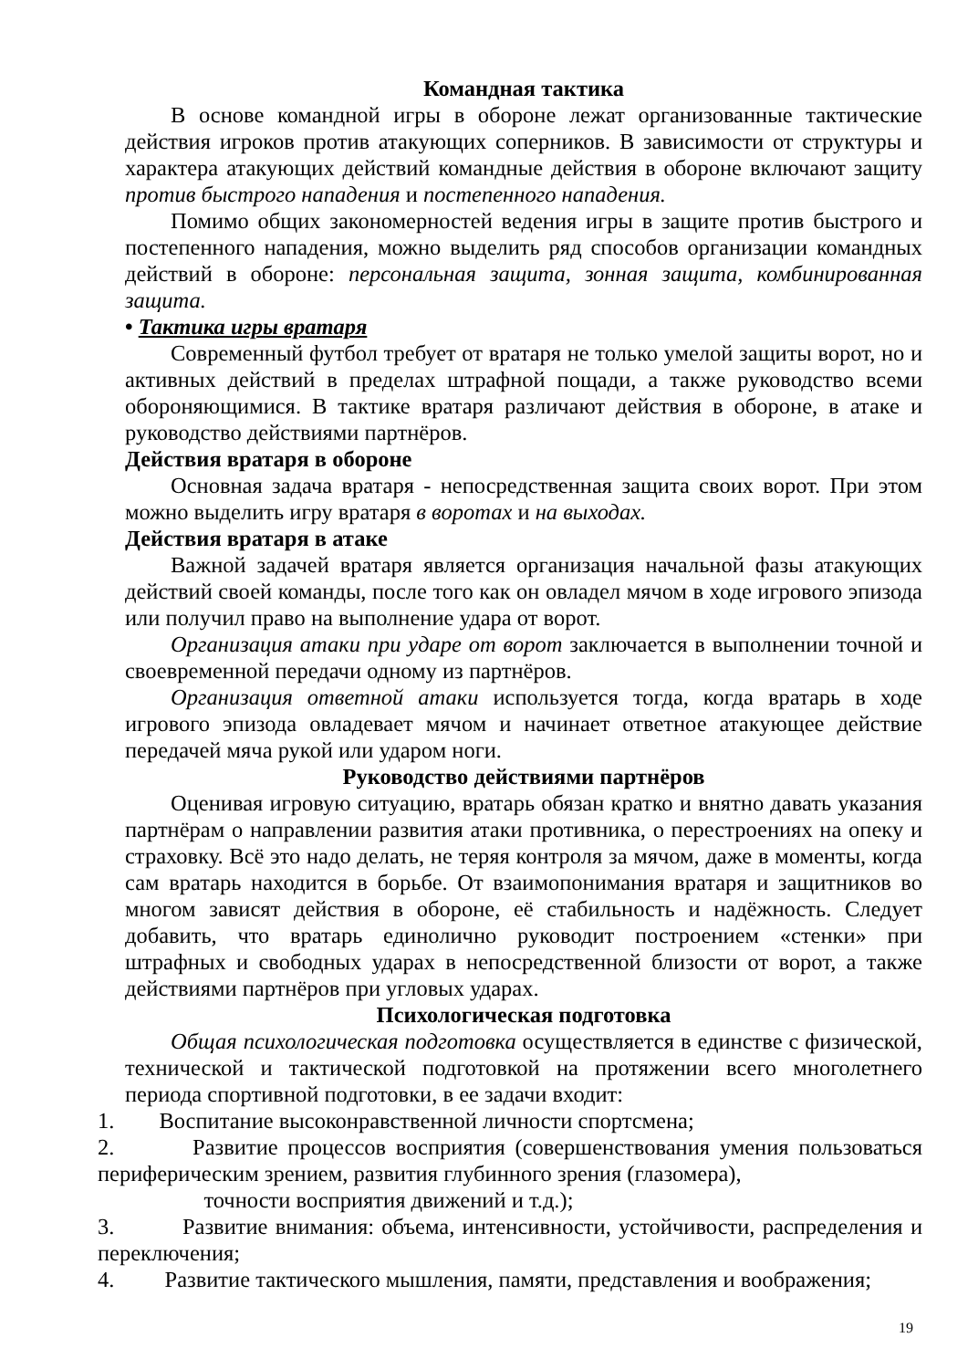Командная тактика
В основе командной игры в обороне лежат организованные тактические действия игроков против атакующих соперников. В зависимости от структуры и характера атакующих действий командные действия в обороне включают защиту против быстрого нападения и постепенного нападения.
Помимо общих закономерностей ведения игры в защите против быстрого и постепенного нападения, можно выделить ряд способов организации командных действий в обороне: персональная защита, зонная защита, комбинированная защита.
• Тактика игры вратаря
Современный футбол требует от вратаря не только умелой защиты ворот, но и активных действий в пределах штрафной пощади, а также руководство всеми обороняющимися. В тактике вратаря различают действия в обороне, в атаке и руководство действиями партнёров.
Действия вратаря в обороне
Основная задача вратаря - непосредственная защита своих ворот. При этом можно выделить игру вратаря в воротах и на выходах.
Действия вратаря в атаке
Важной задачей вратаря является организация начальной фазы атакующих действий своей команды, после того как он овладел мячом в ходе игрового эпизода или получил право на выполнение удара от ворот.
Организация атаки при ударе от ворот заключается в выполнении точной и своевременной передачи одному из партнёров.
Организация ответной атаки используется тогда, когда вратарь в ходе игрового эпизода овладевает мячом и начинает ответное атакующее действие передачей мяча рукой или ударом ноги.
Руководство действиями партнёров
Оценивая игровую ситуацию, вратарь обязан кратко и внятно давать указания партнёрам о направлении развития атаки противника, о перестроениях на опеку и страховку. Всё это надо делать, не теряя контроля за мячом, даже в моменты, когда сам вратарь находится в борьбе. От взаимопонимания вратаря и защитников во многом зависят действия в обороне, её стабильность и надёжность. Следует добавить, что вратарь единолично руководит построением «стенки» при штрафных и свободных ударах в непосредственной близости от ворот, а также действиями партнёров при угловых ударах.
Психологическая подготовка
Общая психологическая подготовка осуществляется в единстве с физической, технической и тактической подготовкой на протяжении всего многолетнего периода спортивной подготовки, в ее задачи входит:
1. Воспитание высоконравственной личности спортсмена;
2. Развитие процессов восприятия (совершенствования умения пользоваться периферическим зрением, развития глубинного зрения (глазомера),
точности восприятия движений и т.д.);
3. Развитие внимания: объема, интенсивности, устойчивости, распределения и переключения;
4. Развитие тактического мышления, памяти, представления и воображения;
19